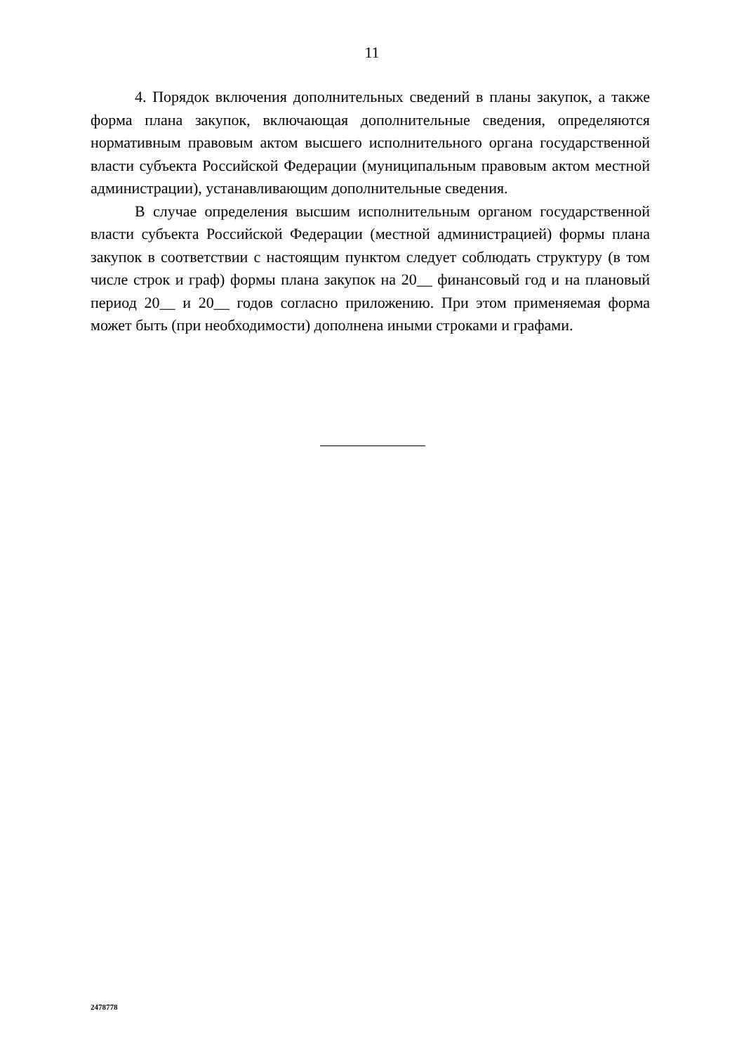11
4. Порядок включения дополнительных сведений в планы закупок, а также форма плана закупок, включающая дополнительные сведения, определяются нормативным правовым актом высшего исполнительного органа государственной власти субъекта Российской Федерации (муниципальным правовым актом местной администрации), устанавливающим дополнительные сведения.
В случае определения высшим исполнительным органом государственной власти субъекта Российской Федерации (местной администрацией) формы плана закупок в соответствии с настоящим пунктом следует соблюдать структуру (в том числе строк и граф) формы плана закупок на 20__ финансовый год и на плановый период 20__ и 20__ годов согласно приложению. При этом применяемая форма может быть (при необходимости) дополнена иными строками и графами.
2478778